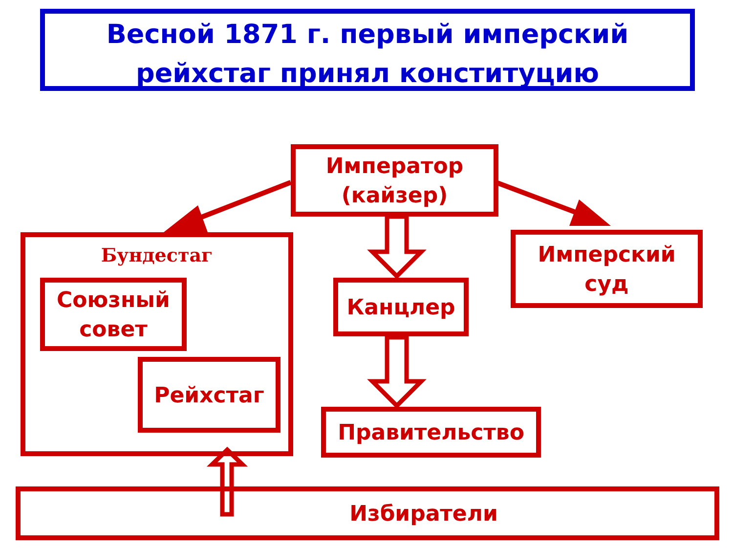Весной 1871 г. первый имперский
рейхстаг принял конституцию
Император
(кайзер)
Бундестаг
Союзный
совет
Рейхстаг
Канцлер
Имперский
суд
Правительство
Избиратели